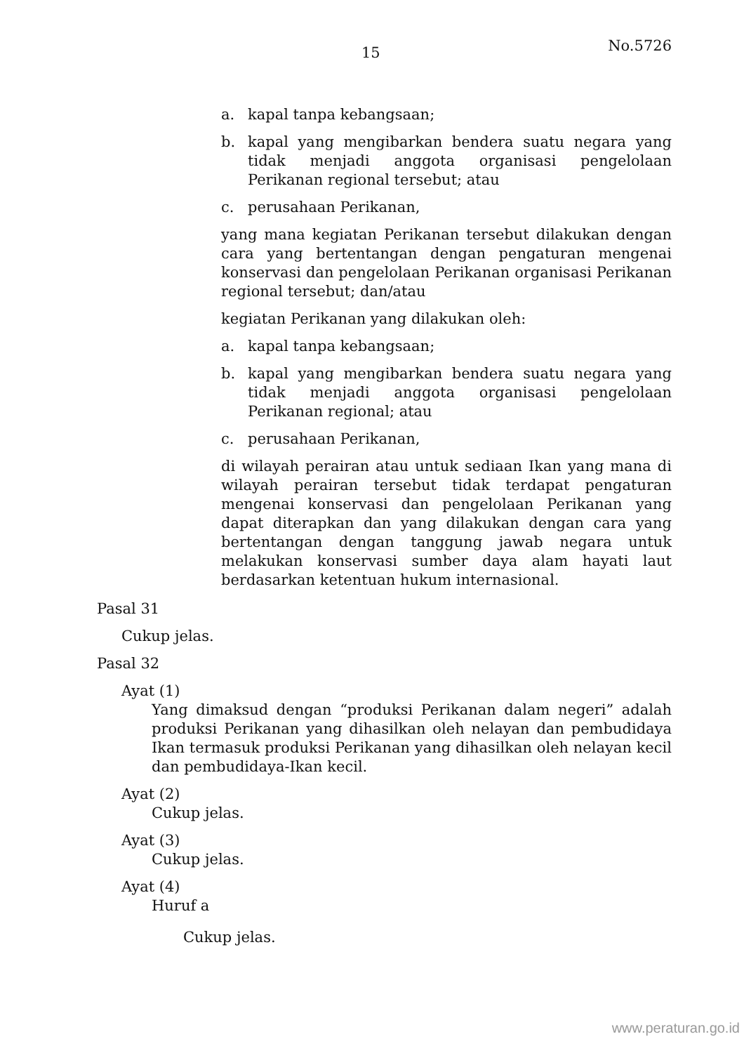15 No.5726
a. kapal tanpa kebangsaan;
b. kapal yang mengibarkan bendera suatu negara yang tidak menjadi anggota organisasi pengelolaan Perikanan regional tersebut; atau
c. perusahaan Perikanan,
yang mana kegiatan Perikanan tersebut dilakukan dengan cara yang bertentangan dengan pengaturan mengenai konservasi dan pengelolaan Perikanan organisasi Perikanan regional tersebut; dan/atau
kegiatan Perikanan yang dilakukan oleh:
a. kapal tanpa kebangsaan;
b. kapal yang mengibarkan bendera suatu negara yang tidak menjadi anggota organisasi pengelolaan Perikanan regional; atau
c. perusahaan Perikanan,
di wilayah perairan atau untuk sediaan Ikan yang mana di wilayah perairan tersebut tidak terdapat pengaturan mengenai konservasi dan pengelolaan Perikanan yang dapat diterapkan dan yang dilakukan dengan cara yang bertentangan dengan tanggung jawab negara untuk melakukan konservasi sumber daya alam hayati laut berdasarkan ketentuan hukum internasional.
Pasal 31
Cukup jelas.
Pasal 32
Ayat (1)
Yang dimaksud dengan “produksi Perikanan dalam negeri” adalah produksi Perikanan yang dihasilkan oleh nelayan dan pembudidaya Ikan termasuk produksi Perikanan yang dihasilkan oleh nelayan kecil dan pembudidaya-Ikan kecil.
Ayat (2)
Cukup jelas.
Ayat (3)
Cukup jelas.
Ayat (4)
Huruf a
Cukup jelas.
www.peraturan.go.id